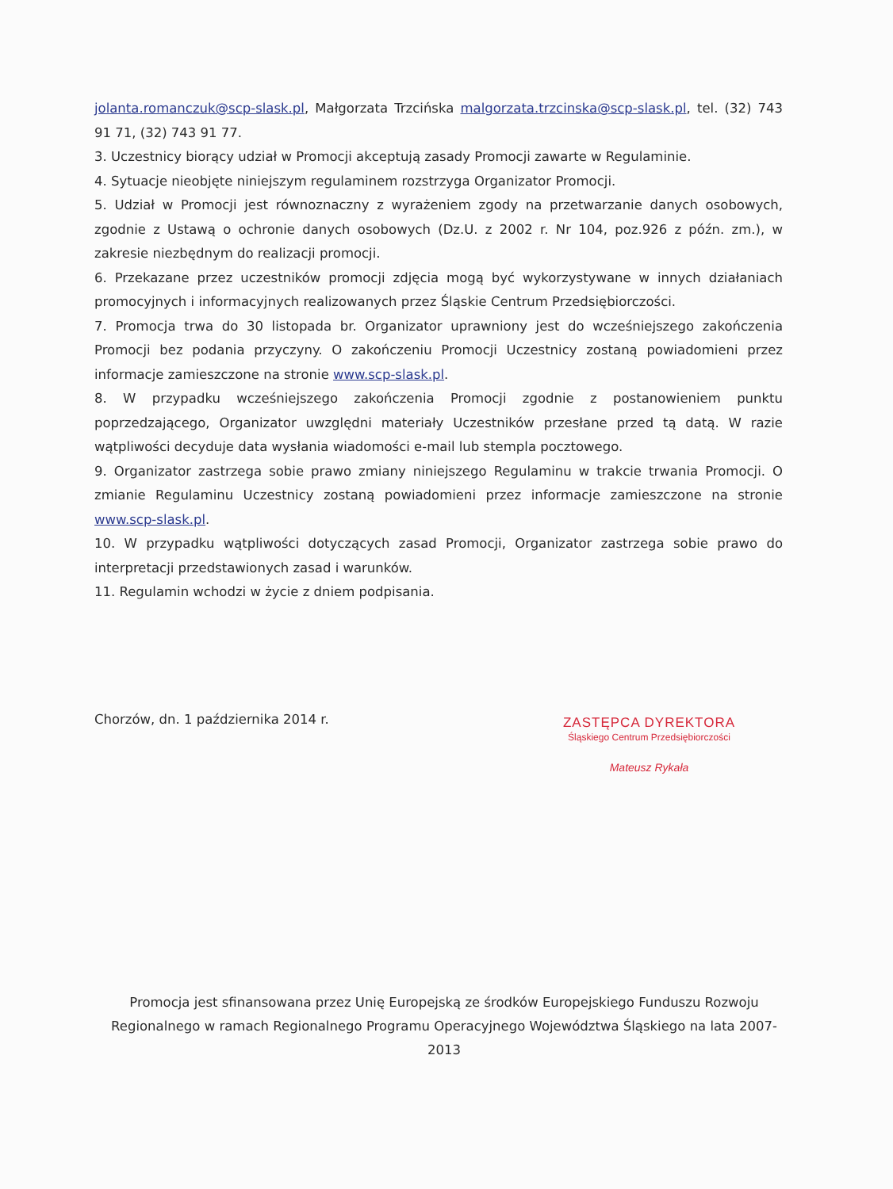jolanta.romanczuk@scp-slask.pl, Małgorzata Trzcińska malgorzata.trzcinska@scp-slask.pl, tel. (32) 743 91 71, (32) 743 91 77.
3. Uczestnicy biorący udział w Promocji akceptują zasady Promocji zawarte w Regulaminie.
4. Sytuacje nieobjęte niniejszym regulaminem rozstrzyga Organizator Promocji.
5. Udział w Promocji jest równoznaczny z wyrażeniem zgody na przetwarzanie danych osobowych, zgodnie z Ustawą o ochronie danych osobowych (Dz.U. z 2002 r. Nr 104, poz.926 z późn. zm.), w zakresie niezbędnym do realizacji promocji.
6. Przekazane przez uczestników promocji zdjęcia mogą być wykorzystywane w innych działaniach promocyjnych i informacyjnych realizowanych przez Śląskie Centrum Przedsiębiorczości.
7. Promocja trwa do 30 listopada br. Organizator uprawniony jest do wcześniejszego zakończenia Promocji bez podania przyczyny. O zakończeniu Promocji Uczestnicy zostaną powiadomieni przez informacje zamieszczone na stronie www.scp-slask.pl.
8. W przypadku wcześniejszego zakończenia Promocji zgodnie z postanowieniem punktu poprzedzającego, Organizator uwzględni materiały Uczestników przesłane przed tą datą. W razie wątpliwości decyduje data wysłania wiadomości e-mail lub stempla pocztowego.
9. Organizator zastrzega sobie prawo zmiany niniejszego Regulaminu w trakcie trwania Promocji. O zmianie Regulaminu Uczestnicy zostaną powiadomieni przez informacje zamieszczone na stronie www.scp-slask.pl.
10. W przypadku wątpliwości dotyczących zasad Promocji, Organizator zastrzega sobie prawo do interpretacji przedstawionych zasad i warunków.
11. Regulamin wchodzi w życie z dniem podpisania.
Chorzów, dn. 1 października 2014 r.
ZASTĘPCA DYREKTORA
Śląskiego Centrum Przedsiębiorczości
Mateusz Rykała
Promocja jest sfinansowana przez Unię Europejską ze środków Europejskiego Funduszu Rozwoju Regionalnego w ramach Regionalnego Programu Operacyjnego Województwa Śląskiego na lata 2007-2013